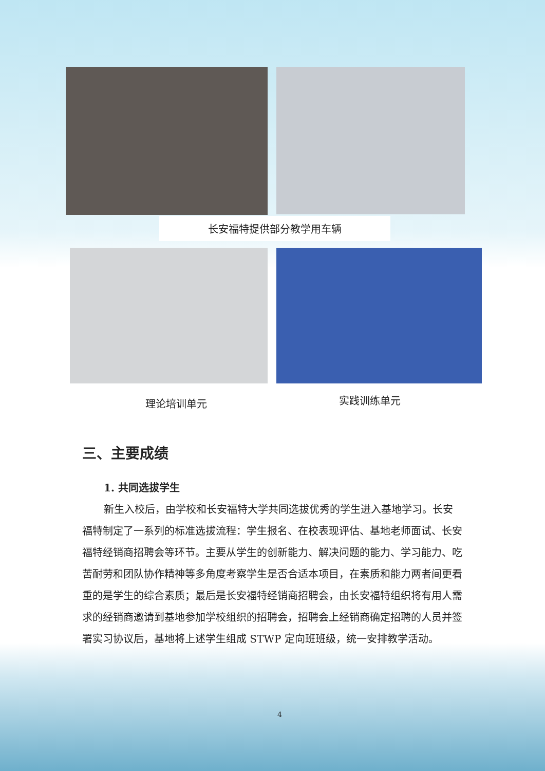长安福特提供部分教学用车辆
理论培训单元 实践训练单元
三、主要成绩
1. 共同选拔学生
新生入校后，由学校和长安福特大学共同选拔优秀的学生进入基地学习。长安福特制定了一系列的标准选拔流程：学生报名、在校表现评估、基地老师面试、长安福特经销商招聘会等环节。主要从学生的创新能力、解决问题的能力、学习能力、吃苦耐劳和团队协作精神等多角度考察学生是否合适本项目，在素质和能力两者间更看重的是学生的综合素质；最后是长安福特经销商招聘会，由长安福特组织将有用人需求的经销商邀请到基地参加学校组织的招聘会，招聘会上经销商确定招聘的人员并签署实习协议后，基地将上述学生组成 STWP 定向班班级，统一安排教学活动。
4